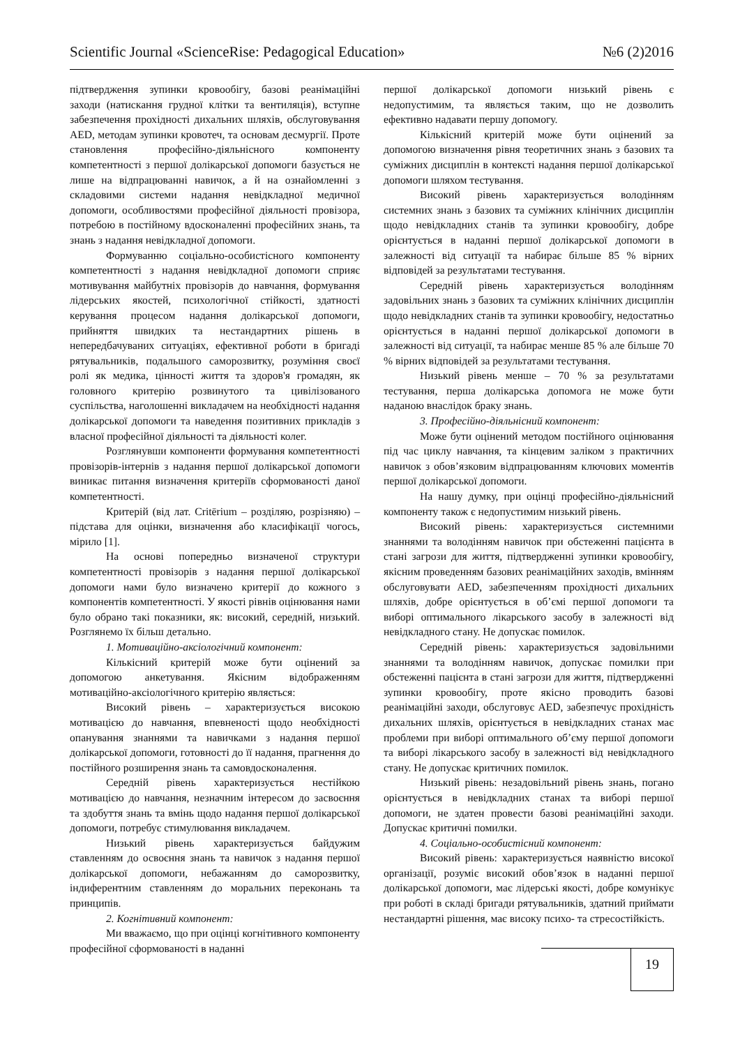Scientific Journal «ScienceRise: Pedagogical Education» №6 (2)2016
підтвердження зупинки кровообігу, базові реанімаційні заходи (натискання грудної клітки та вентиляція), вступне забезпечення прохідності дихальних шляхів, обслуговування AED, методам зупинки кровотеч, та основам десмургії. Проте становлення професійно-діяльнісного компоненту компетентності з першої долікарської допомоги базується не лише на відпрацюванні навичок, а й на ознайомленні з складовими системи надання невідкладної медичної допомоги, особливостями професійної діяльності провізора, потребою в постійному вдосконаленні професійних знань, та знань з надання невідкладної допомоги.
Формуванню соціально-особистісного компоненту компетентності з надання невідкладної допомоги сприяє мотивування майбутніх провізорів до навчання, формування лідерських якостей, психологічної стійкості, здатності керування процесом надання долікарської допомоги, прийняття швидких та нестандартних рішень в непередбачуваних ситуаціях, ефективної роботи в бригаді рятувальників, подальшого саморозвитку, розуміння своєї ролі як медика, цінності життя та здоров'я громадян, як головного критерію розвинутого та цивілізованого суспільства, наголошенні викладачем на необхідності надання долікарської допомоги та наведення позитивних прикладів з власної професійної діяльності та діяльності колег.
Розглянувши компоненти формування компетентності провізорів-інтернів з надання першої долікарської допомоги виникає питання визначення критеріїв сформованості даної компетентності.
Критерій (від лат. Critērium – розділяю, розрізняю) – підстава для оцінки, визначення або класифікації чогось, мірило [1].
На основі попередньо визначеної структури компетентності провізорів з надання першої долікарської допомоги нами було визначено критерії до кожного з компонентів компетентності. У якості рівнів оцінювання нами було обрано такі показники, як: високий, середній, низький. Розглянемо їх більш детально.
1. Мотиваційно-аксіологічний компонент:
Кількісний критерій може бути оцінений за допомогою анкетування. Якісним відображенням мотиваційно-аксіологічного критерію являється:
Високий рівень – характеризується високою мотивацією до навчання, впевненості щодо необхідності опанування знаннями та навичками з надання першої долікарської допомоги, готовності до її надання, прагнення до постійного розширення знань та самовдосконалення.
Середній рівень характеризується нестійкою мотивацією до навчання, незначним інтересом до засвоєння та здобуття знань та вмінь щодо надання першої долікарської допомоги, потребує стимулювання викладачем.
Низький рівень характеризується байдужим ставленням до освоєння знань та навичок з надання першої долікарської допомоги, небажанням до саморозвитку, індиферентним ставленням до моральних переконань та принципів.
2. Когнітивний компонент:
Ми вважаємо, що при оцінці когнітивного компоненту професійної сформованості в наданні
першої долікарської допомоги низький рівень є недопустимим, та являється таким, що не дозволить ефективно надавати першу допомогу.
Кількісний критерій може бути оцінений за допомогою визначення рівня теоретичних знань з базових та суміжних дисциплін в контексті надання першої долікарської допомоги шляхом тестування.
Високий рівень характеризується володінням системних знань з базових та суміжних клінічних дисциплін щодо невідкладних станів та зупинки кровообігу, добре орієнтується в наданні першої долікарської допомоги в залежності від ситуації та набирає більше 85 % вірних відповідей за результатами тестування.
Середній рівень характеризується володінням задовільних знань з базових та суміжних клінічних дисциплін щодо невідкладних станів та зупинки кровообігу, недостатньо орієнтується в наданні першої долікарської допомоги в залежності від ситуації, та набирає менше 85 % але більше 70 % вірних відповідей за результатами тестування.
Низький рівень менше – 70 % за результатами тестування, перша долікарська допомога не може бути наданою внаслідок браку знань.
3. Професійно-діяльнісний компонент:
Може бути оцінений методом постійного оцінювання під час циклу навчання, та кінцевим заліком з практичних навичок з обов’язковим відпрацюванням ключових моментів першої долікарської допомоги.
На нашу думку, при оцінці професійно-діяльнісний компоненту також є недопустимим низький рівень.
Високий рівень: характеризується системними знаннями та володінням навичок при обстеженні пацієнта в стані загрози для життя, підтвердженні зупинки кровообігу, якісним проведенням базових реанімаційних заходів, вмінням обслуговувати AED, забезпеченням прохідності дихальних шляхів, добре орієнтується в об’ємі першої допомоги та виборі оптимального лікарського засобу в залежності від невідкладного стану. Не допускає помилок.
Середній рівень: характеризується задовільними знаннями та володінням навичок, допускає помилки при обстеженні пацієнта в стані загрози для життя, підтвердженні зупинки кровообігу, проте якісно проводить базові реанімаційні заходи, обслуговує AED, забезпечує прохідність дихальних шляхів, орієнтується в невідкладних станах має проблеми при виборі оптимального об’єму першої допомоги та виборі лікарського засобу в залежності від невідкладного стану. Не допускає критичних помилок.
Низький рівень: незадовільний рівень знань, погано орієнтується в невідкладних станах та виборі першої допомоги, не здатен провести базові реанімаційні заходи. Допускає критичні помилки.
4. Соціально-особистісний компонент:
Високий рівень: характеризується наявністю високої організації, розуміє високий обов’язок в наданні першої долікарської допомоги, має лідерські якості, добре комунікує при роботі в складі бригади рятувальників, здатний приймати нестандартні рішення, має високу психо- та стресостійкість.
19